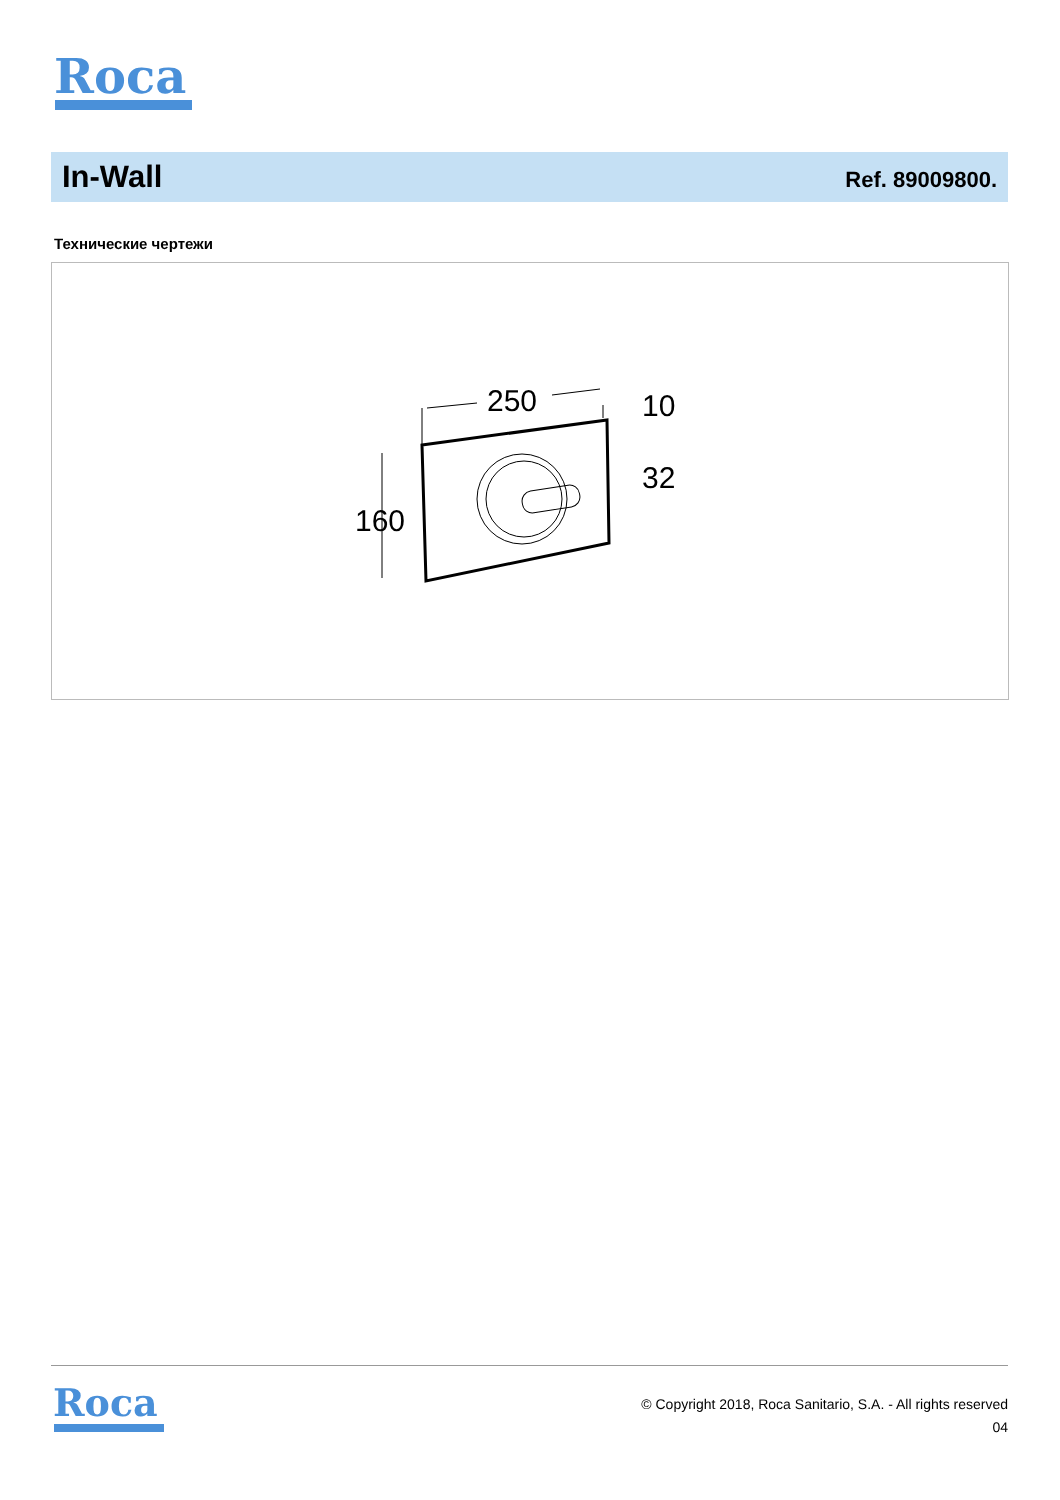Roca
In-Wall
Ref. 89009800.
Технические чертежи
250
10
32
160
Roca
© Copyright 2018, Roca Sanitario, S.A. - All rights reserved
04